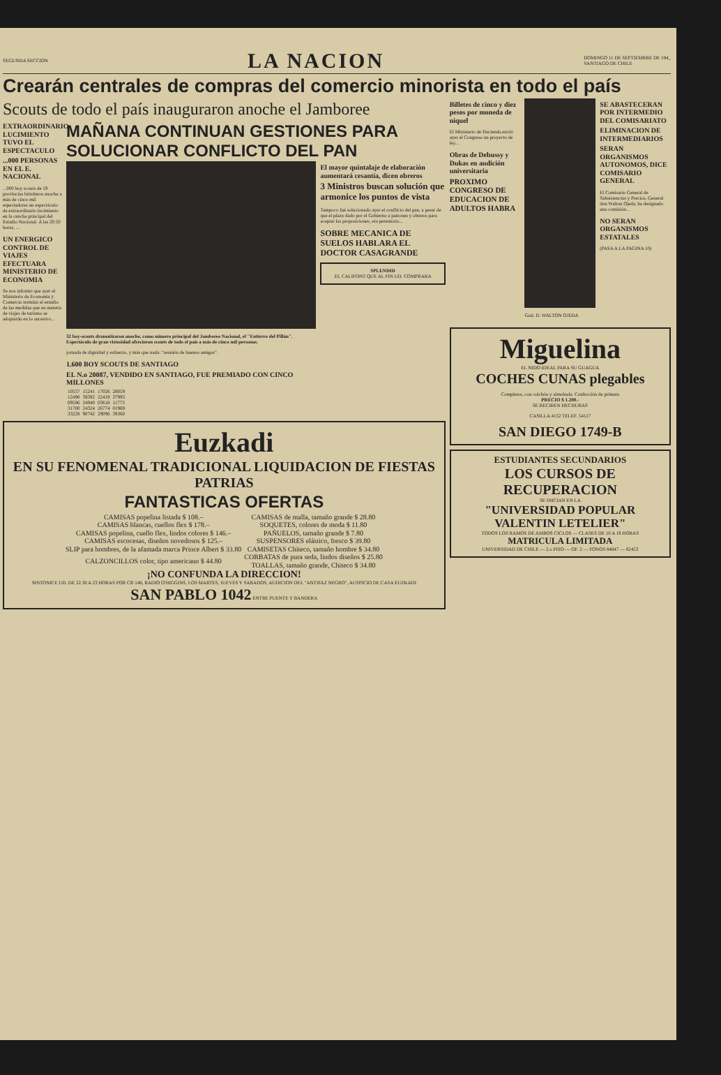SEGUNDA SECCION
LA NACION
DOMINGO 11 DE SEPTIEMBRE DE 194_
SANTIAGO DE CHILE
Crearán centrales de compras del comercio minorista en todo el país
Scouts de todo el país inauguraron anoche el Jamboree
EXTRAORDINARIO LUCIMIENTO TUVO EL ESPECTACULO
...000 PERSONAS EN EL E. NACIONAL
...000 boy scouts de 19 provincias brindaron anoche a más de cinco mil espectadores un espectáculo de extraordinario lucimiento en la cancha principal del Estadio Nacional. A las 20.50 horas, ...
UN ENERGICO CONTROL DE VIAJES EFECTUARA MINISTERIO DE ECONOMIA
Se nos informó que ayer el Ministerio de Economía y Comercio terminó el estudio de las medidas que en materia de viajes de turismo se adoptarán en lo sucesivo...
MAÑANA CONTINUAN GESTIONES PARA SOLUCIONAR CONFLICTO DEL PAN
32 boy-scouts dramatizaron anoche, como número principal del Jamboree Nacional, el "Entierro del Pillán". Espectáculo de gran vistosidad ofrecieron scouts de todo el país a más de cinco mil personas.
jornada de dignidad y esfuerzo, y más que nada: "reunión de buenos amigos".
1.600 BOY SCOUTS DE SANTIAGO
EL N.o 20087, VENDIDO EN SANTIAGO, FUE PREMIADO CON CINCO MILLONES
| 10557 | 15241 | 17026 | 28059 |
| 12490 | 39392 | 22419 | 37993 |
| 09586 | 24940 | 03618 | 11773 |
| 31700 | 24324 | 26774 | 01969 |
| 33228 | 90742 | 29096 | 39360 |
El mayor quintalaje de elaboración aumentará cesantía, dicen obreros
3 Ministros buscan solución que armonice los puntos de vista
Tampoco fué solucionado ayer el conflicto del pan, a pesar de que el plazo dado por el Gobierno a patrones y obreros para aceptar las proposiciones, era perentorio...
SOBRE MECANICA DE SUELOS HABLARA EL DOCTOR CASAGRANDE
SPLENDID
EL CALIFONT QUE AL FIN UD. COMPRARA
Euzkadi
EN SU FENOMENAL TRADICIONAL LIQUIDACION DE FIESTAS PATRIAS
FANTASTICAS OFERTAS
| CAMISAS popelina listada $ 108.– | CAMISAS de malla, tamaño grande $ 28.80 |
| CAMISAS blancas, cuellos flex $ 178.– | SOQUETES, colores de moda $ 11.80 |
| CAMISAS popelina, cuello flex, lindos colores $ 146.– | PAÑUELOS, tamaño grande $ 7.80 |
| CAMISAS escocesas, diseños novedosos $ 125.– | SUSPENSORES elástico, fresco $ 39.80 |
| SLIP para hombres, de la afamada marca Prince Albert $ 33.80 | CAMISETAS Chiteco, tamaño hombre $ 34.80 |
| CALZONCILLOS color, tipo americano $ 44.80 | CORBATAS de pura seda, lindos diseños $ 25.80 TOALLAS, tamaño grande, Chiteco $ 34.80 |
¡NO CONFUNDA LA DIRECCION!
SINTONICE UD. DE 22.30 A 23 HORAS POR CB 146, RADIO O'HIGGINS, LOS MARTES, JUEVES Y SABADOS, AUDICION DEL "ANTIFAZ NEGRO", AUSPICIO DE CASA EUZKADI
SAN PABLO 1042 ENTRE PUENTE Y BANDERA
Billetes de cinco y diez pesos por moneda de niquel
El Ministerio de Hacienda envió ayer al Congreso un proyecto de ley...
Obras de Debussy y Dukas en audición universitaria
PROXIMO CONGRESO DE EDUCACION DE ADULTOS HABRA
Gral. D. WALTON OJEDA
SE ABASTECERAN POR INTERMEDIO DEL COMISARIATO
ELIMINACION DE INTERMEDIARIOS
SERAN ORGANISMOS AUTONOMOS, DICE COMISARIO GENERAL
El Comisario General de Subsistencias y Precios, General don Walton Ojeda, ha designado una comisión...
NO SERAN ORGANISMOS ESTATALES
(PASA A LA PAGINA 10)
Miguelina
EL NIDO IDEAL PARA SU GUAGUA
COCHES CUNAS plegables
Completos, con colchón y almohada. Confección de primera
PRECIO $ 1.200.-
SE RECIBEN HECHURAS
CASILLA 4152 TELEF. 54117
SAN DIEGO 1749-B
ESTUDIANTES SECUNDARIOS
LOS CURSOS DE RECUPERACION
SE INICIAN EN LA
"UNIVERSIDAD POPULAR VALENTIN LETELIER"
TODOS LOS RAMOS DE AMBOS CICLOS — CLASES DE 16 A 19 HORAS
MATRICULA LIMITADA
UNIVERSIDAD DE CHILE — 2.o PISO — OF. 2 — FONOS 84847 — 82453